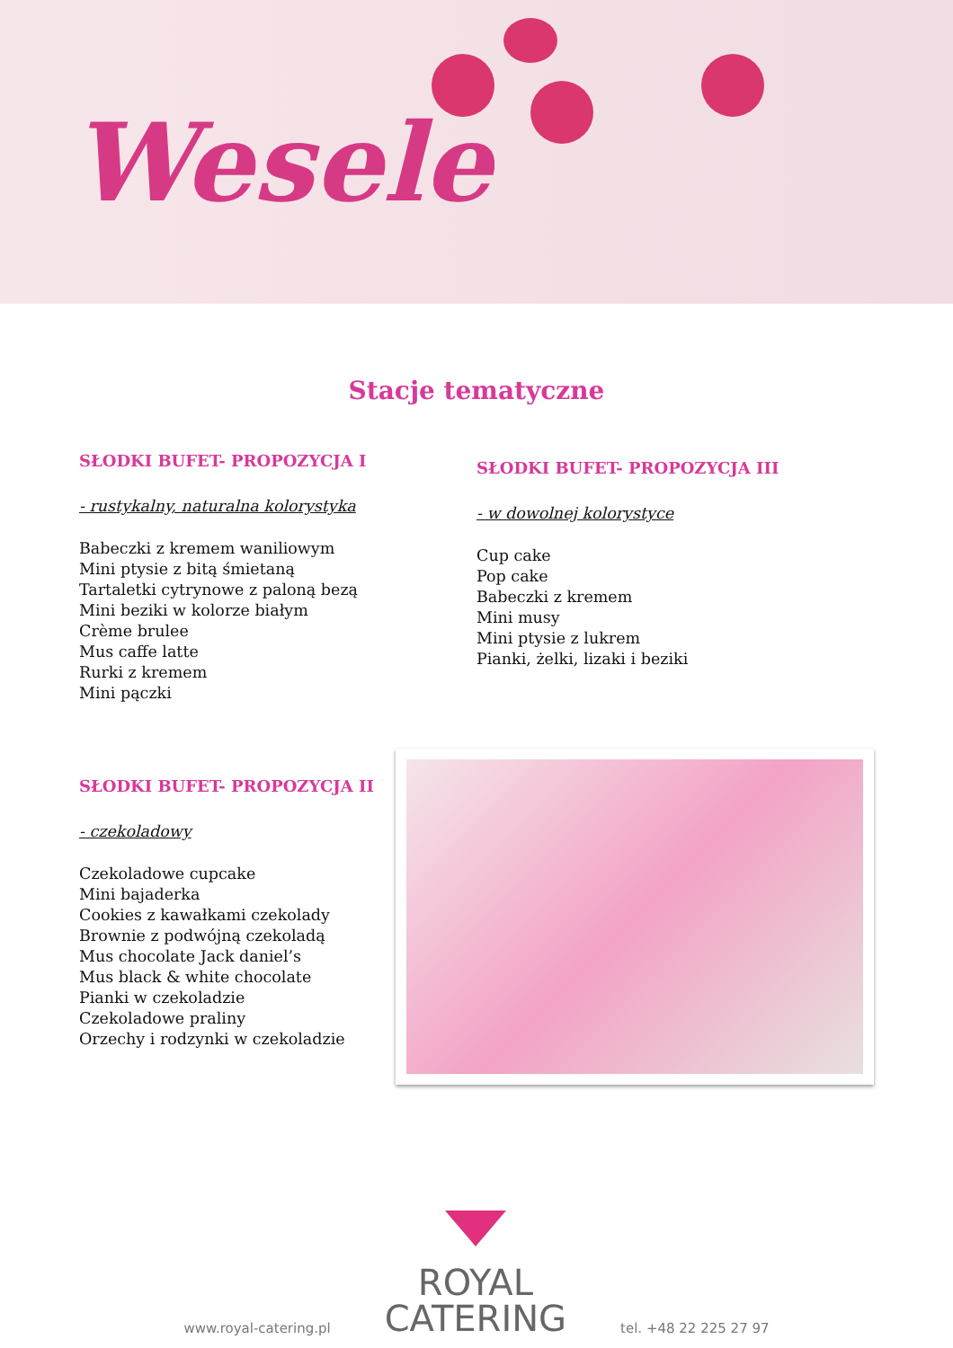Wesele
Stacje tematyczne
SŁODKI BUFET- PROPOZYCJA I
- rustykalny, naturalna kolorystyka
Babeczki z kremem waniliowym
Mini ptysie z bitą śmietaną
Tartaletki cytrynowe z paloną bezą
Mini beziki w kolorze białym
Crème brulee
Mus caffe latte
Rurki z kremem
Mini pączki
SŁODKI BUFET- PROPOZYCJA III
- w dowolnej kolorystyce
Cup cake
Pop cake
Babeczki z kremem
Mini musy
Mini ptysie z lukrem
Pianki, żelki, lizaki i beziki
SŁODKI BUFET- PROPOZYCJA II
- czekoladowy
Czekoladowe cupcake
Mini bajaderka
Cookies z kawałkami czekolady
Brownie z podwójną czekoladą
Mus chocolate Jack daniel’s
Mus black & white chocolate
Pianki w czekoladzie
Czekoladowe praliny
Orzechy i rodzynki w czekoladzie
www.royal-catering.pl
ROYAL
CATERING
tel. +48 22 225 27 97